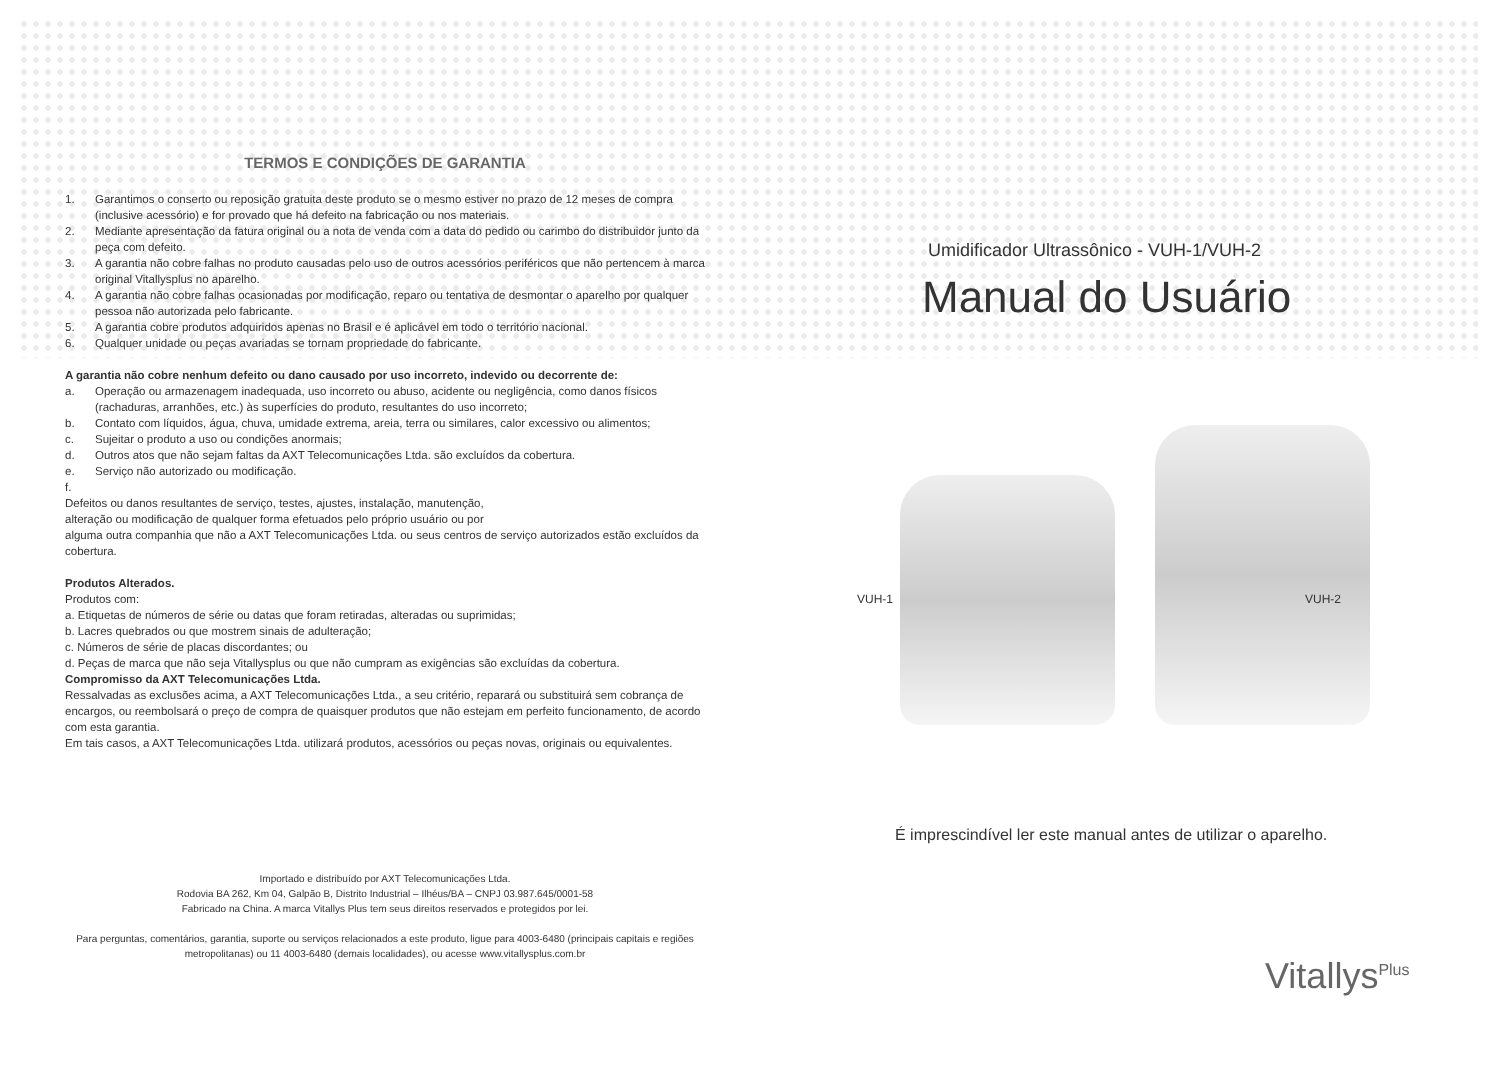TERMOS E CONDIÇÕES DE GARANTIA
1. Garantimos o conserto ou reposição gratuita deste produto se o mesmo estiver no prazo de 12 meses de compra (inclusive acessório) e for provado que há defeito na fabricação ou nos materiais.
2. Mediante apresentação da fatura original ou a nota de venda com a data do pedido ou carimbo do distribuidor junto da peça com defeito.
3. A garantia não cobre falhas no produto causadas pelo uso de outros acessórios periféricos que não pertencem à marca original Vitallysplus no aparelho.
4. A garantia não cobre falhas ocasionadas por modificação, reparo ou tentativa de desmontar o aparelho por qualquer pessoa não autorizada pelo fabricante.
5. A garantia cobre produtos adquiridos apenas no Brasil e é aplicável em todo o território nacional.
6. Qualquer unidade ou peças avariadas se tornam propriedade do fabricante.
A garantia não cobre nenhum defeito ou dano causado por uso incorreto, indevido ou decorrente de:
a. Operação ou armazenagem inadequada, uso incorreto ou abuso, acidente ou negligência, como danos físicos (rachaduras, arranhões, etc.) às superfícies do produto, resultantes do uso incorreto;
b. Contato com líquidos, água, chuva, umidade extrema, areia, terra ou similares, calor excessivo ou alimentos;
c. Sujeitar o produto a uso ou condições anormais;
d. Outros atos que não sejam faltas da AXT Telecomunicações Ltda. são excluídos da cobertura.
e. Serviço não autorizado ou modificação.
f.
Defeitos ou danos resultantes de serviço, testes, ajustes, instalação, manutenção,
alteração ou modificação de qualquer forma efetuados pelo próprio usuário ou por
alguma outra companhia que não a AXT Telecomunicações Ltda. ou seus centros de serviço autorizados estão excluídos da cobertura.
Produtos Alterados.
Produtos com:
a. Etiquetas de números de série ou datas que foram retiradas, alteradas ou suprimidas;
b. Lacres quebrados ou que mostrem sinais de adulteração;
c. Números de série de placas discordantes; ou
d. Peças de marca que não seja Vitallysplus ou que não cumpram as exigências são excluídas da cobertura.
Compromisso da AXT Telecomunicações Ltda.
Ressalvadas as exclusões acima, a AXT Telecomunicações Ltda., a seu critério, reparará ou substituirá sem cobrança de encargos, ou reembolsará o preço de compra de quaisquer produtos que não estejam em perfeito funcionamento, de acordo com esta garantia.
Em tais casos, a AXT Telecomunicações Ltda. utilizará produtos, acessórios ou peças novas, originais ou equivalentes.
Importado e distribuído por AXT Telecomunicações Ltda.
Rodovia BA 262, Km 04, Galpão B, Distrito Industrial – Ilhéus/BA – CNPJ 03.987.645/0001-58
Fabricado na China. A marca Vitallys Plus tem seus direitos reservados e protegidos por lei.
Para perguntas, comentários, garantia, suporte ou serviços relacionados a este produto, ligue para 4003-6480 (principais capitais e regiões metropolitanas) ou 11 4003-6480 (demais localidades), ou acesse www.vitallysplus.com.br
Umidificador Ultrassônico - VUH-1/VUH-2
Manual do Usuário
VUH-1 VUH-2
É imprescindível ler este manual antes de utilizar o aparelho.
Vitallys<sup>Plus</sup>